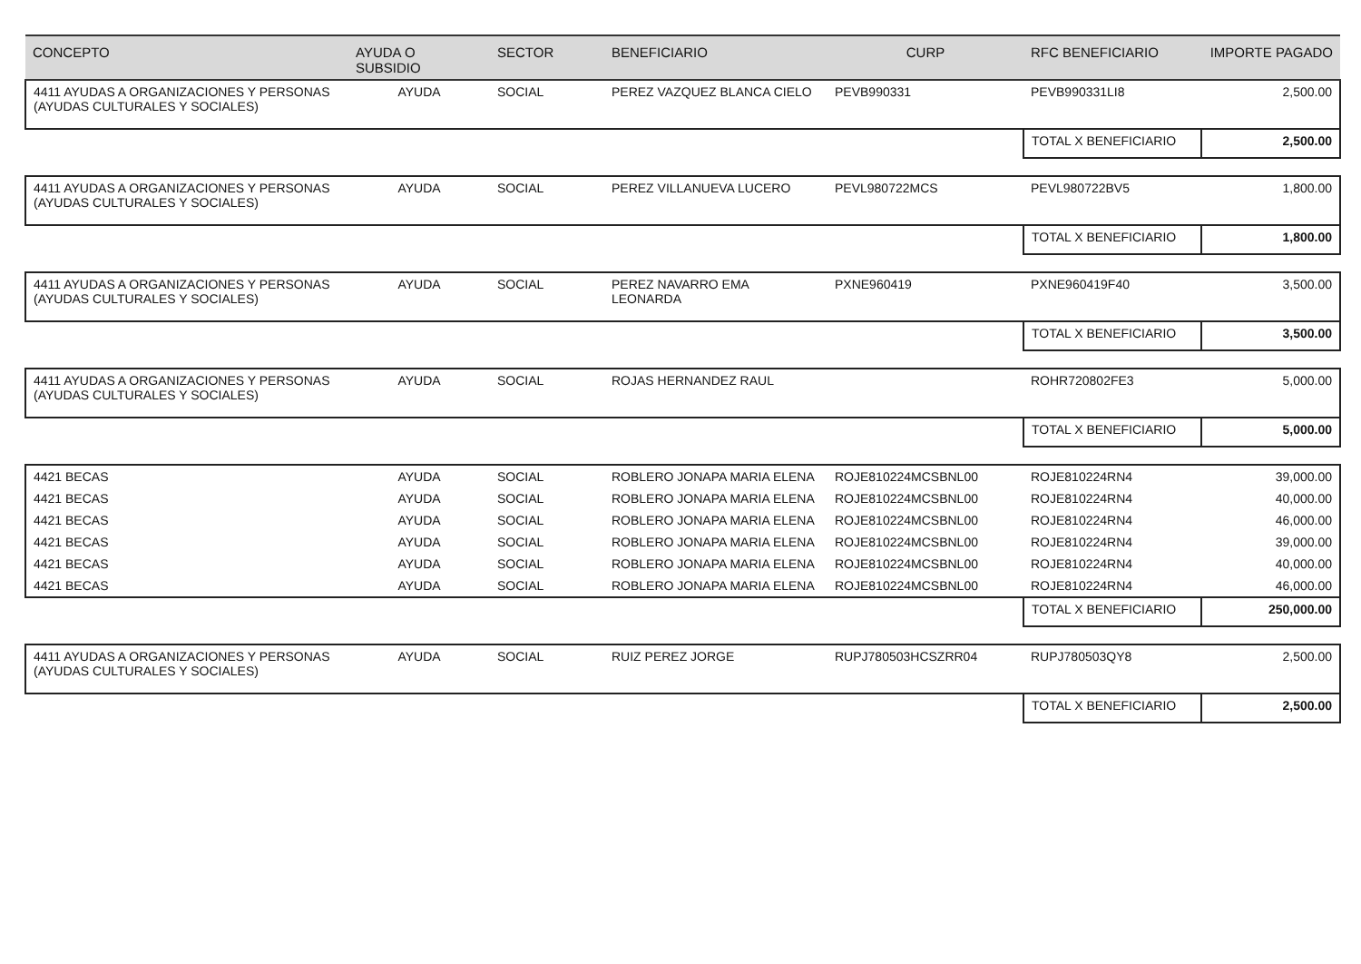| CONCEPTO | AYUDA O SUBSIDIO | SECTOR | BENEFICIARIO | CURP | RFC BENEFICIARIO | IMPORTE PAGADO |
| --- | --- | --- | --- | --- | --- | --- |
| 4411 AYUDAS A ORGANIZACIONES Y PERSONAS (AYUDAS CULTURALES Y SOCIALES) | AYUDA | SOCIAL | PEREZ VAZQUEZ BLANCA CIELO | PEVB990331 | PEVB990331LI8 | 2,500.00 |
| | | | | | TOTAL X BENEFICIARIO | 2,500.00 |
| 4411 AYUDAS A ORGANIZACIONES Y PERSONAS (AYUDAS CULTURALES Y SOCIALES) | AYUDA | SOCIAL | PEREZ VILLANUEVA LUCERO | PEVL980722MCS | PEVL980722BV5 | 1,800.00 |
| | | | | | TOTAL X BENEFICIARIO | 1,800.00 |
| 4411 AYUDAS A ORGANIZACIONES Y PERSONAS (AYUDAS CULTURALES Y SOCIALES) | AYUDA | SOCIAL | PEREZ NAVARRO EMA LEONARDA | PXNE960419 | PXNE960419F40 | 3,500.00 |
| | | | | | TOTAL X BENEFICIARIO | 3,500.00 |
| 4411 AYUDAS A ORGANIZACIONES Y PERSONAS (AYUDAS CULTURALES Y SOCIALES) | AYUDA | SOCIAL | ROJAS HERNANDEZ RAUL | | ROHR720802FE3 | 5,000.00 |
| | | | | | TOTAL X BENEFICIARIO | 5,000.00 |
| 4421 BECAS | AYUDA | SOCIAL | ROBLERO JONAPA MARIA ELENA | ROJE810224MCSBNL00 | ROJE810224RN4 | 39,000.00 |
| 4421 BECAS | AYUDA | SOCIAL | ROBLERO JONAPA MARIA ELENA | ROJE810224MCSBNL00 | ROJE810224RN4 | 40,000.00 |
| 4421 BECAS | AYUDA | SOCIAL | ROBLERO JONAPA MARIA ELENA | ROJE810224MCSBNL00 | ROJE810224RN4 | 46,000.00 |
| 4421 BECAS | AYUDA | SOCIAL | ROBLERO JONAPA MARIA ELENA | ROJE810224MCSBNL00 | ROJE810224RN4 | 39,000.00 |
| 4421 BECAS | AYUDA | SOCIAL | ROBLERO JONAPA MARIA ELENA | ROJE810224MCSBNL00 | ROJE810224RN4 | 40,000.00 |
| 4421 BECAS | AYUDA | SOCIAL | ROBLERO JONAPA MARIA ELENA | ROJE810224MCSBNL00 | ROJE810224RN4 | 46,000.00 |
| | | | | | TOTAL X BENEFICIARIO | 250,000.00 |
| 4411 AYUDAS A ORGANIZACIONES Y PERSONAS (AYUDAS CULTURALES Y SOCIALES) | AYUDA | SOCIAL | RUIZ PEREZ JORGE | RUPJ780503HCSZRR04 | RUPJ780503QY8 | 2,500.00 |
| | | | | | TOTAL X BENEFICIARIO | 2,500.00 |